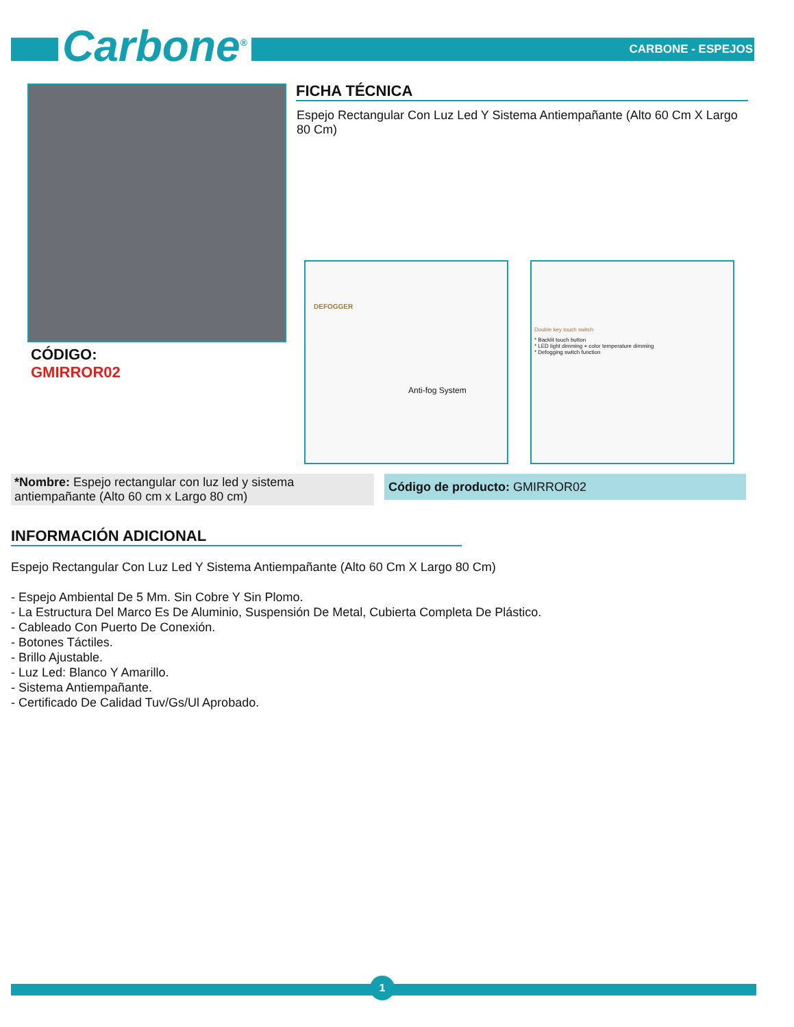Carbone<sup>®</sup> CARBONE - ESPEJOS
FICHA TÉCNICA
Espejo Rectangular Con Luz Led Y Sistema Antiempañante (Alto 60 Cm X Largo 80 Cm)
CÓDIGO:
GMIRROR02
DEFOGGER
Anti-fog System
Double key touch switch
* Backlit touch button
* LED light dimming + color temperature dimming
* Defogging switch function
*Nombre: Espejo rectangular con luz led y sistema antiempañante (Alto 60 cm x Largo 80 cm)
Código de producto: GMIRROR02
INFORMACIÓN ADICIONAL
Espejo Rectangular Con Luz Led Y Sistema Antiempañante (Alto 60 Cm X Largo 80 Cm)
- Espejo Ambiental De 5 Mm. Sin Cobre Y Sin Plomo.
- La Estructura Del Marco Es De Aluminio, Suspensión De Metal, Cubierta Completa De Plástico.
- Cableado Con Puerto De Conexión.
- Botones Táctiles.
- Brillo Ajustable.
- Luz Led: Blanco Y Amarillo.
- Sistema Antiempañante.
- Certificado De Calidad Tuv/Gs/Ul Aprobado.
1